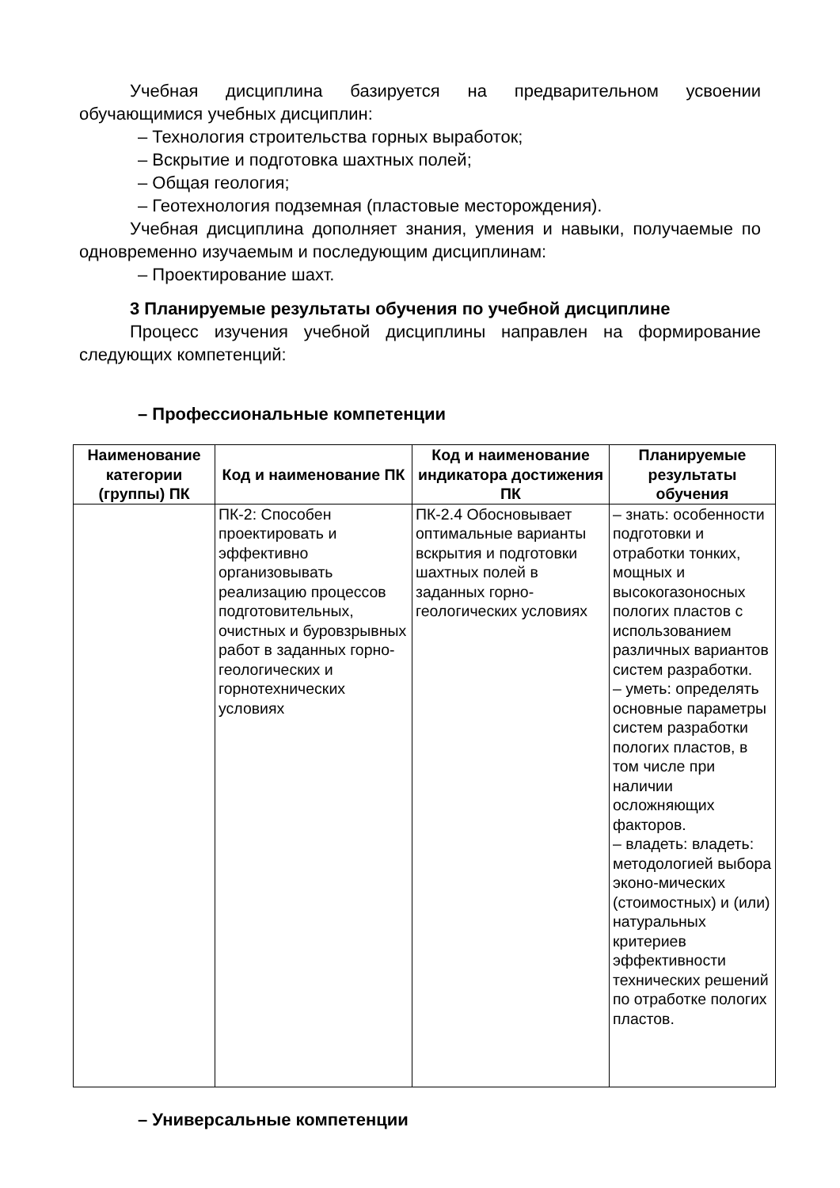Учебная дисциплина базируется на предварительном усвоении обучающимися учебных дисциплин:
– Технология строительства горных выработок;
– Вскрытие и подготовка шахтных полей;
– Общая геология;
– Геотехнология подземная (пластовые месторождения).
Учебная дисциплина дополняет знания, умения и навыки, получаемые по одновременно изучаемым и последующим дисциплинам:
– Проектирование шахт.
3 Планируемые результаты обучения по учебной дисциплине
Процесс изучения учебной дисциплины направлен на формирование следующих компетенций:
– Профессиональные компетенции
| Наименование категории (группы) ПК | Код и наименование ПК | Код и наименование индикатора достижения ПК | Планируемые результаты обучения |
| --- | --- | --- | --- |
| | ПК-2: Способен проектировать и эффективно организовывать реализацию процессов подготовительных, очистных и буровзрывных работ в заданных горно-геологических и горнотехнических условиях | ПК-2.4 Обосновывает оптимальные варианты вскрытия и подготовки шахтных полей в заданных горно-геологических условиях | – знать: особенности подготовки и отработки тонких, мощных и высокогазоносных пологих пластов с использованием различных вариантов систем разработки. – уметь: определять основные параметры систем разработки пологих пластов, в том числе при наличии осложняющих факторов. – владеть: владеть: методологией выбора эконо-мических (стоимостных) и (или) натуральных критериев эффективности технических решений по отработке пологих пластов. |
– Универсальные компетенции